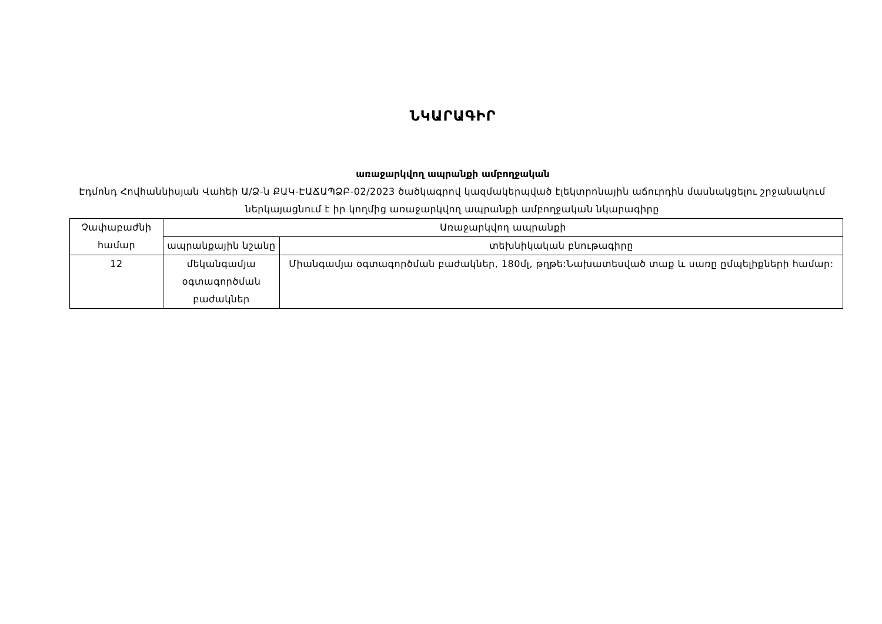ՆԿԱՐԱԳԻՐ
առաջարկվող ապրանքի ամբողջական
Էդմոնդ Հովհաննիսյան Վահեի Ա/Ձ-ն ՔԱԿ-ԷԱՃԱՊՁԲ-02/2023 ծածկագրով կազմակերպված էլեկտրոնային աճուրդին մասնակցելու շրջանակում ներկայացնում է իր կողմից առաջարկվող ապրանքի ամբողջական նկարագիրը
| Չափաբաժնի համար | Առաջարկվող ապրանքի | |
| --- | --- | --- |
| | ապրանքային նշանը | տեխնիկական բնութագիրը |
| 12 | մեկանգամյա օգտագործման բաժակներ | Միանգամյա օգտագործման բաժակներ, 180մլ, թղթե:Նախատեսված տաք և սառը ըմպելիքների համար: |